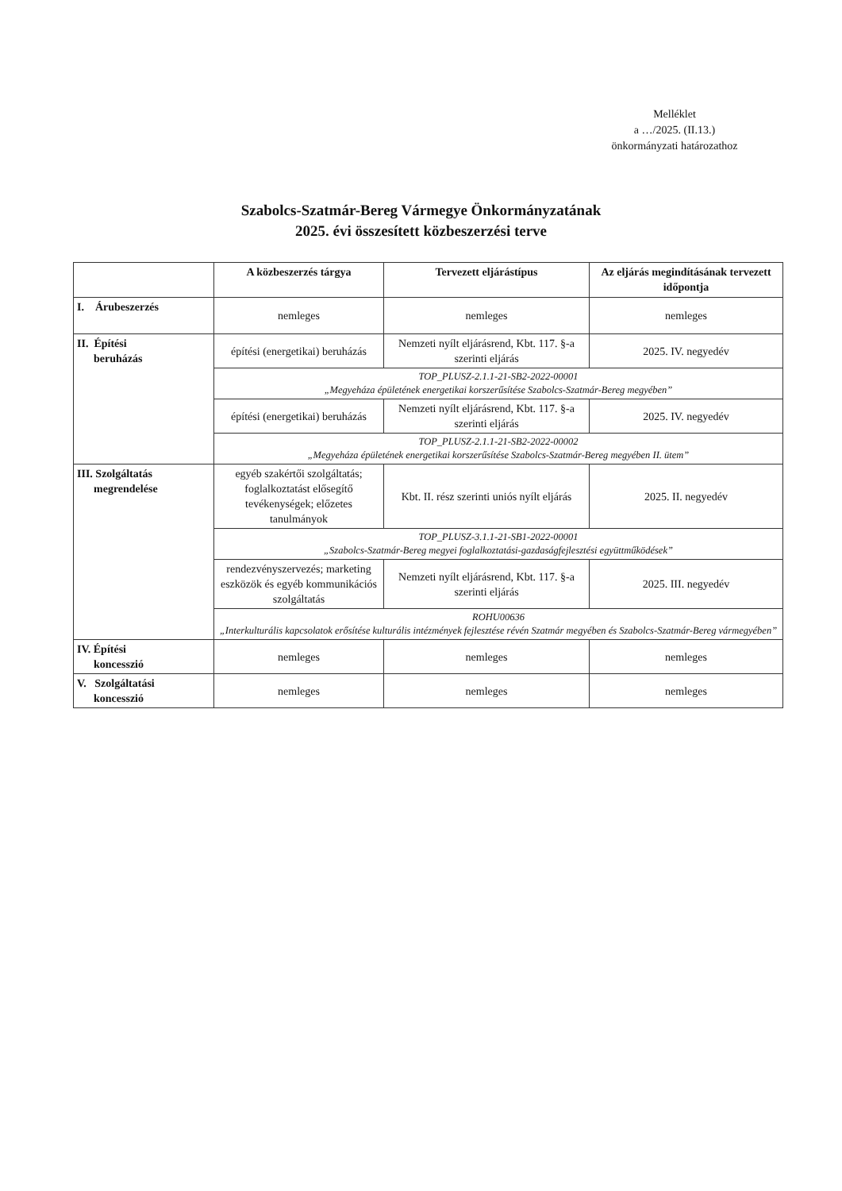Melléklet
a …/2025. (II.13.)
önkormányzati határozathoz
Szabolcs-Szatmár-Bereg Vármegye Önkormányzatának
2025. évi összesített közbeszerzési terve
| | A közbeszerzés tárgya | Tervezett eljárástípus | Az eljárás megindításának tervezett időpontja |
| --- | --- | --- | --- |
| I. Árubeszerzés | nemleges | nemleges | nemleges |
| II. Építési beruházás | építési (energetikai) beruházás | Nemzeti nyílt eljárásrend, Kbt. 117. §-a szerinti eljárás | 2025. IV. negyedév |
| | TOP_PLUSZ-2.1.1-21-SB2-2022-00001 „Megyeháza épületének energetikai korszerűsítése Szabolcs-Szatmár-Bereg megyében” | | |
| | építési (energetikai) beruházás | Nemzeti nyílt eljárásrend, Kbt. 117. §-a szerinti eljárás | 2025. IV. negyedév |
| | TOP_PLUSZ-2.1.1-21-SB2-2022-00002 „Megyeháza épületének energetikai korszerűsítése Szabolcs-Szatmár-Bereg megyében II. ütem” | | |
| III. Szolgáltatás megrendelése | egyéb szakértői szolgáltatás; foglalkoztatást elősegítő tevékenységek; előzetes tanulmányok | Kbt. II. rész szerinti uniós nyílt eljárás | 2025. II. negyedév |
| | TOP_PLUSZ-3.1.1-21-SB1-2022-00001 „Szabolcs-Szatmár-Bereg megyei foglalkoztatási-gazdaságfejlesztési együttműködések” | | |
| | rendezvényszervezés; marketing eszközök és egyéb kommunikációs szolgáltatás | Nemzeti nyílt eljárásrend, Kbt. 117. §-a szerinti eljárás | 2025. III. negyedév |
| | ROHU00636 „Interkulturális kapcsolatok erősítése kulturális intézmények fejlesztése révén Szatmár megyében és Szabolcs-Szatmár-Bereg vármegyében” | | |
| IV. Építési koncesszió | nemleges | nemleges | nemleges |
| V. Szolgáltatási koncesszió | nemleges | nemleges | nemleges |